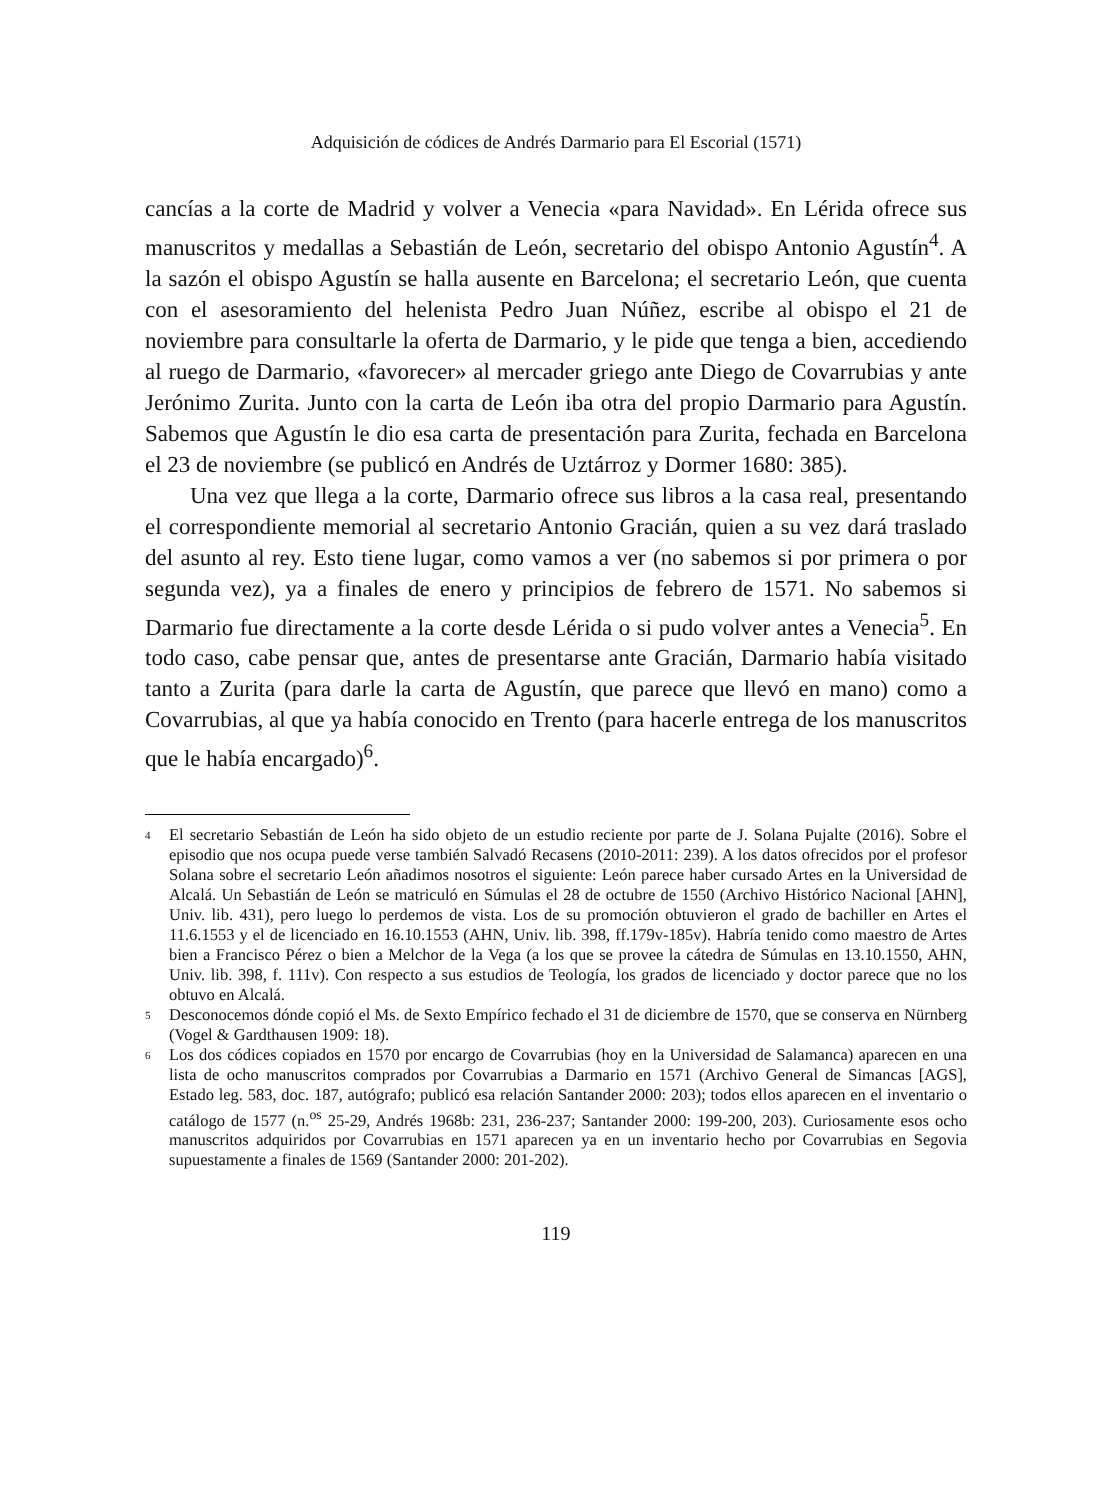Adquisición de códices de Andrés Darmario para El Escorial (1571)
cancías a la corte de Madrid y volver a Venecia «para Navidad». En Lérida ofrece sus manuscritos y medallas a Sebastián de León, secretario del obispo Antonio Agustín<sup>4</sup>. A la sazón el obispo Agustín se halla ausente en Barcelona; el secretario León, que cuenta con el asesoramiento del helenista Pedro Juan Núñez, escribe al obispo el 21 de noviembre para consultarle la oferta de Darmario, y le pide que tenga a bien, accediendo al ruego de Darmario, «favorecer» al mercader griego ante Diego de Covarrubias y ante Jerónimo Zurita. Junto con la carta de León iba otra del propio Darmario para Agustín. Sabemos que Agustín le dio esa carta de presentación para Zurita, fechada en Barcelona el 23 de noviembre (se publicó en Andrés de Uztárroz y Dormer 1680: 385).
Una vez que llega a la corte, Darmario ofrece sus libros a la casa real, presentando el correspondiente memorial al secretario Antonio Gracián, quien a su vez dará traslado del asunto al rey. Esto tiene lugar, como vamos a ver (no sabemos si por primera o por segunda vez), ya a finales de enero y principios de febrero de 1571. No sabemos si Darmario fue directamente a la corte desde Lérida o si pudo volver antes a Venecia<sup>5</sup>. En todo caso, cabe pensar que, antes de presentarse ante Gracián, Darmario había visitado tanto a Zurita (para darle la carta de Agustín, que parece que llevó en mano) como a Covarrubias, al que ya había conocido en Trento (para hacerle entrega de los manuscritos que le había encargado)<sup>6</sup>.
4 El secretario Sebastián de León ha sido objeto de un estudio reciente por parte de J. Solana Pujalte (2016). Sobre el episodio que nos ocupa puede verse también Salvadó Recasens (2010-2011: 239). A los datos ofrecidos por el profesor Solana sobre el secretario León añadimos nosotros el siguiente: León parece haber cursado Artes en la Universidad de Alcalá. Un Sebastián de León se matriculó en Súmulas el 28 de octubre de 1550 (Archivo Histórico Nacional [AHN], Univ. lib. 431), pero luego lo perdemos de vista. Los de su promoción obtuvieron el grado de bachiller en Artes el 11.6.1553 y el de licenciado en 16.10.1553 (AHN, Univ. lib. 398, ff.179v-185v). Habría tenido como maestro de Artes bien a Francisco Pérez o bien a Melchor de la Vega (a los que se provee la cátedra de Súmulas en 13.10.1550, AHN, Univ. lib. 398, f. 111v). Con respecto a sus estudios de Teología, los grados de licenciado y doctor parece que no los obtuvo en Alcalá.
5 Desconocemos dónde copió el Ms. de Sexto Empírico fechado el 31 de diciembre de 1570, que se conserva en Nürnberg (Vogel & Gardthausen 1909: 18).
6 Los dos códices copiados en 1570 por encargo de Covarrubias (hoy en la Universidad de Salamanca) aparecen en una lista de ocho manuscritos comprados por Covarrubias a Darmario en 1571 (Archivo General de Simancas [AGS], Estado leg. 583, doc. 187, autógrafo; publicó esa relación Santander 2000: 203); todos ellos aparecen en el inventario o catálogo de 1577 (n.<sup>os</sup> 25-29, Andrés 1968b: 231, 236-237; Santander 2000: 199-200, 203). Curiosamente esos ocho manuscritos adquiridos por Covarrubias en 1571 aparecen ya en un inventario hecho por Covarrubias en Segovia supuestamente a finales de 1569 (Santander 2000: 201-202).
119